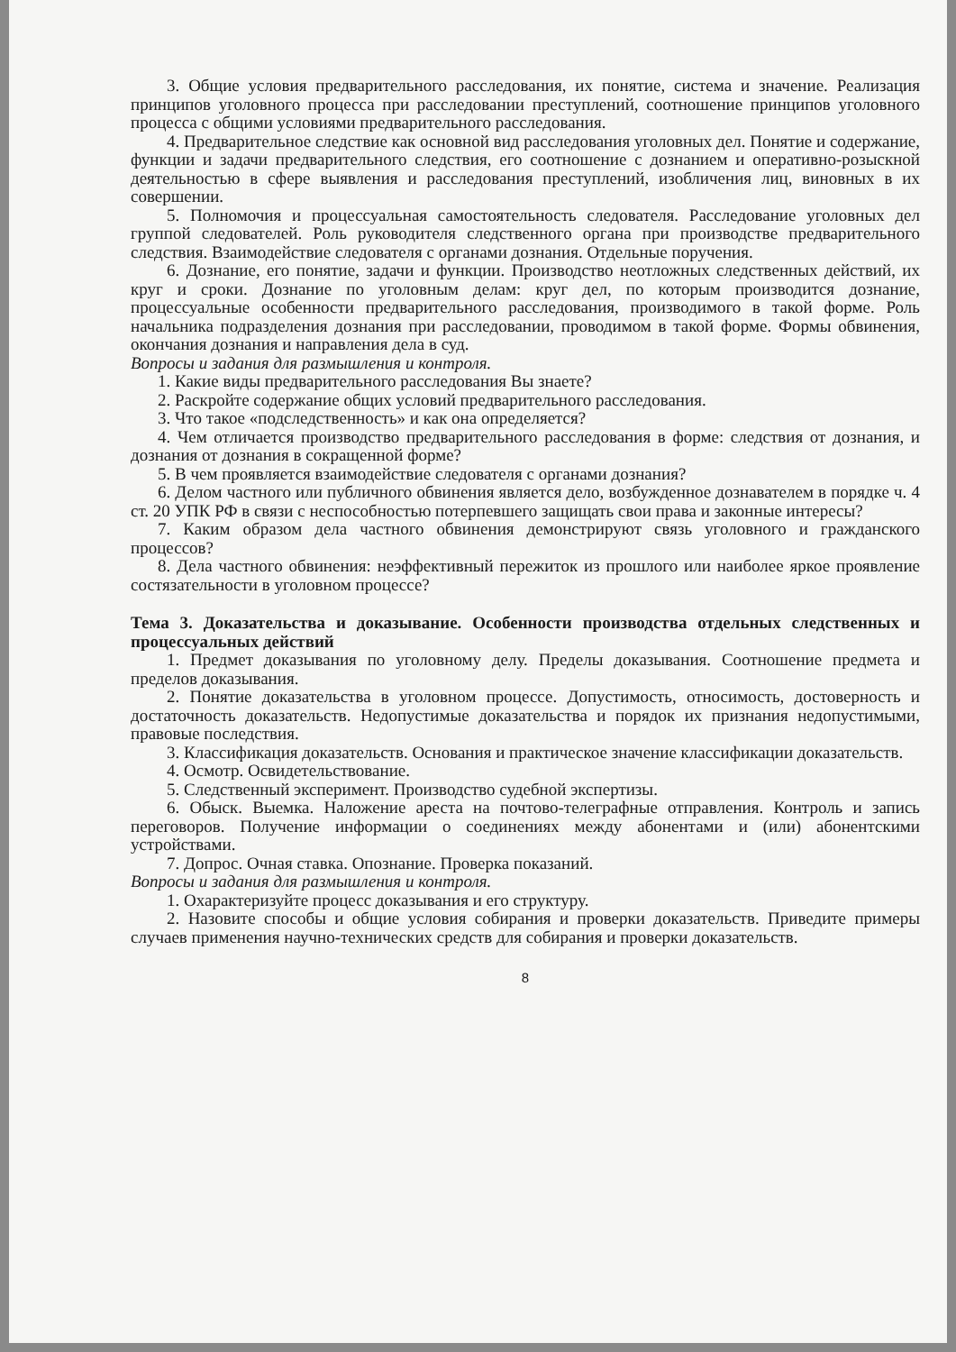3. Общие условия предварительного расследования, их понятие, система и значение. Реализация принципов уголовного процесса при расследовании преступлений, соотношение принципов уголовного процесса с общими условиями предварительного расследования.
4. Предварительное следствие как основной вид расследования уголовных дел. Понятие и содержание, функции и задачи предварительного следствия, его соотношение с дознанием и оперативно-розыскной деятельностью в сфере выявления и расследования преступлений, изобличения лиц, виновных в их совершении.
5. Полномочия и процессуальная самостоятельность следователя. Расследование уголовных дел группой следователей. Роль руководителя следственного органа при производстве предварительного следствия. Взаимодействие следователя с органами дознания. Отдельные поручения.
6. Дознание, его понятие, задачи и функции. Производство неотложных следственных действий, их круг и сроки. Дознание по уголовным делам: круг дел, по которым производится дознание, процессуальные особенности предварительного расследования, производимого в такой форме. Роль начальника подразделения дознания при расследовании, проводимом в такой форме. Формы обвинения, окончания дознания и направления дела в суд.
Вопросы и задания для размышления и контроля.
1. Какие виды предварительного расследования Вы знаете?
2. Раскройте содержание общих условий предварительного расследования.
3. Что такое «подследственность» и как она определяется?
4. Чем отличается производство предварительного расследования в форме: следствия от дознания, и дознания от дознания в сокращенной форме?
5. В чем проявляется взаимодействие следователя с органами дознания?
6. Делом частного или публичного обвинения является дело, возбужденное дознавателем в порядке ч. 4 ст. 20 УПК РФ в связи с неспособностью потерпевшего защищать свои права и законные интересы?
7. Каким образом дела частного обвинения демонстрируют связь уголовного и гражданского процессов?
8. Дела частного обвинения: неэффективный пережиток из прошлого или наиболее яркое проявление состязательности в уголовном процессе?
Тема 3. Доказательства и доказывание. Особенности производства отдельных следственных и процессуальных действий
1. Предмет доказывания по уголовному делу. Пределы доказывания. Соотношение предмета и пределов доказывания.
2. Понятие доказательства в уголовном процессе. Допустимость, относимость, достоверность и достаточность доказательств. Недопустимые доказательства и порядок их признания недопустимыми, правовые последствия.
3. Классификация доказательств. Основания и практическое значение классификации доказательств.
4. Осмотр. Освидетельствование.
5. Следственный эксперимент. Производство судебной экспертизы.
6. Обыск. Выемка. Наложение ареста на почтово-телеграфные отправления. Контроль и запись переговоров. Получение информации о соединениях между абонентами и (или) абонентскими устройствами.
7. Допрос. Очная ставка. Опознание. Проверка показаний.
Вопросы и задания для размышления и контроля.
1. Охарактеризуйте процесс доказывания и его структуру.
2. Назовите способы и общие условия собирания и проверки доказательств. Приведите примеры случаев применения научно-технических средств для собирания и проверки доказательств.
8